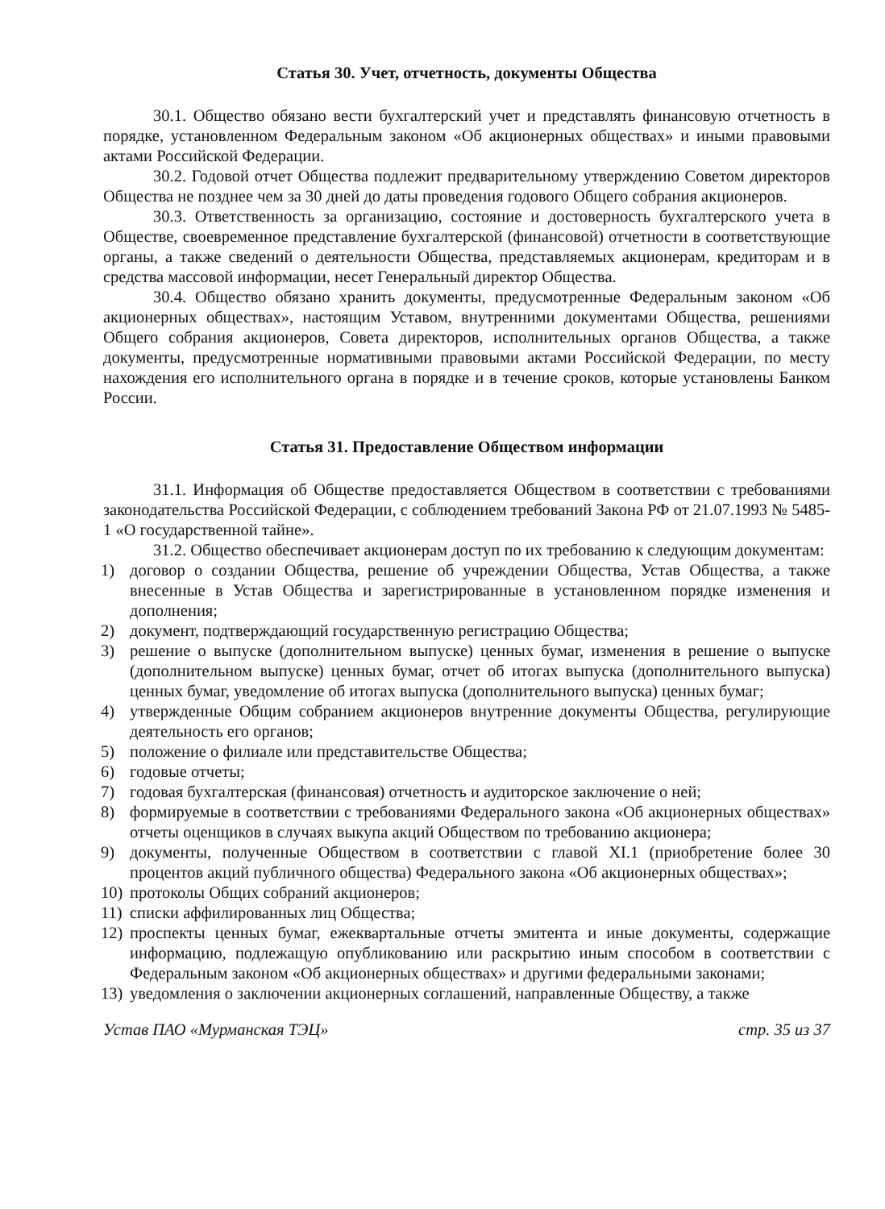Статья 30. Учет, отчетность, документы Общества
30.1. Общество обязано вести бухгалтерский учет и представлять финансовую отчетность в порядке, установленном Федеральным законом «Об акционерных обществах» и иными правовыми актами Российской Федерации.
30.2. Годовой отчет Общества подлежит предварительному утверждению Советом директоров Общества не позднее чем за 30 дней до даты проведения годового Общего собрания акционеров.
30.3. Ответственность за организацию, состояние и достоверность бухгалтерского учета в Обществе, своевременное представление бухгалтерской (финансовой) отчетности в соответствующие органы, а также сведений о деятельности Общества, представляемых акционерам, кредиторам и в средства массовой информации, несет Генеральный директор Общества.
30.4. Общество обязано хранить документы, предусмотренные Федеральным законом «Об акционерных обществах», настоящим Уставом, внутренними документами Общества, решениями Общего собрания акционеров, Совета директоров, исполнительных органов Общества, а также документы, предусмотренные нормативными правовыми актами Российской Федерации, по месту нахождения его исполнительного органа в порядке и в течение сроков, которые установлены Банком России.
Статья 31. Предоставление Обществом информации
31.1. Информация об Обществе предоставляется Обществом в соответствии с требованиями законодательства Российской Федерации, с соблюдением требований Закона РФ от 21.07.1993 № 5485-1 «О государственной тайне».
31.2. Общество обеспечивает акционерам доступ по их требованию к следующим документам:
1) договор о создании Общества, решение об учреждении Общества, Устав Общества, а также внесенные в Устав Общества и зарегистрированные в установленном порядке изменения и дополнения;
2) документ, подтверждающий государственную регистрацию Общества;
3) решение о выпуске (дополнительном выпуске) ценных бумаг, изменения в решение о выпуске (дополнительном выпуске) ценных бумаг, отчет об итогах выпуска (дополнительного выпуска) ценных бумаг, уведомление об итогах выпуска (дополнительного выпуска) ценных бумаг;
4) утвержденные Общим собранием акционеров внутренние документы Общества, регулирующие деятельность его органов;
5) положение о филиале или представительстве Общества;
6) годовые отчеты;
7) годовая бухгалтерская (финансовая) отчетность и аудиторское заключение о ней;
8) формируемые в соответствии с требованиями Федерального закона «Об акционерных обществах» отчеты оценщиков в случаях выкупа акций Обществом по требованию акционера;
9) документы, полученные Обществом в соответствии с главой XI.1 (приобретение более 30 процентов акций публичного общества) Федерального закона «Об акционерных обществах»;
10) протоколы Общих собраний акционеров;
11) списки аффилированных лиц Общества;
12) проспекты ценных бумаг, ежеквартальные отчеты эмитента и иные документы, содержащие информацию, подлежащую опубликованию или раскрытию иным способом в соответствии с Федеральным законом «Об акционерных обществах» и другими федеральными законами;
13) уведомления о заключении акционерных соглашений, направленные Обществу, а также
Устав ПАО «Мурманская ТЭЦ» стр. 35 из 37